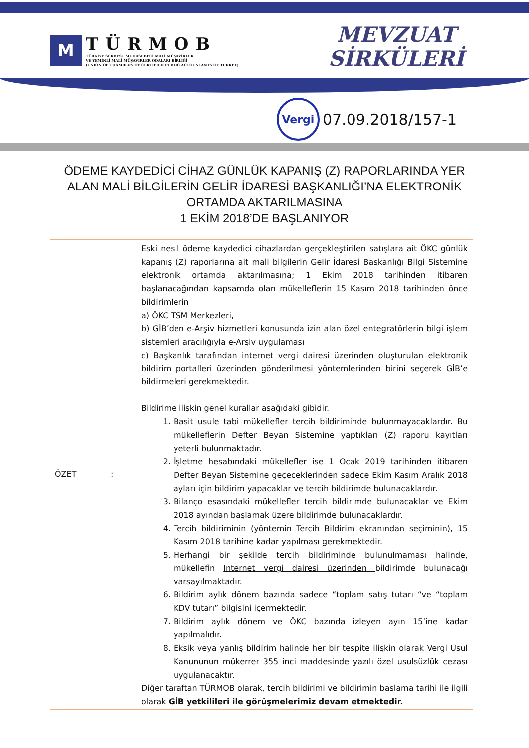M
TÜRMOB
TÜRKİYE SERBEST MUHASEBECİ MALİ MÜŞAVİRLER
VE YEMİNLİ MALİ MÜŞAVİRLER ODALARI BİRLİĞİ
(UNION OF CHAMBERS OF CERTIFIED PUBLIC ACCOUNTANTS OF TURKEY)
MEVZUAT
SİRKÜLERİ
Vergi
07.09.2018/157-1
ÖDEME KAYDEDİCİ CİHAZ GÜNLÜK KAPANIŞ (Z) RAPORLARINDA YER ALAN MALİ BİLGİLERİN GELİR İDARESİ BAŞKANLIĞI’NA ELEKTRONİK ORTAMDA AKTARILMASINA
1 EKİM 2018’DE BAŞLANIYOR
| ÖZET | : | Eski nesil ödeme kaydedici cihazlardan gerçekleştirilen satışlara ait ÖKC günlük kapanış (Z) raporlarına ait mali bilgilerin Gelir İdaresi Başkanlığı Bilgi Sistemine elektronik ortamda aktarılmasına; 1 Ekim 2018 tarihinden itibaren başlanacağından kapsamda olan mükelleflerin 15 Kasım 2018 tarihinden önce bildirimlerin a) ÖKC TSM Merkezleri, b) GİB’den e-Arşiv hizmetleri konusunda izin alan özel entegratörlerin bilgi işlem sistemleri aracılığıyla e-Arşiv uygulaması c) Başkanlık tarafından internet vergi dairesi üzerinden oluşturulan elektronik bildirim portalleri üzerinden gönderilmesi yöntemlerinden birini seçerek GİB’e bildirmeleri gerekmektedir. Bildirime ilişkin genel kurallar aşağıdaki gibidir. 1. Basit usule tabi mükellefler tercih bildiriminde bulunmayacaklardır. Bu mükelleflerin Defter Beyan Sistemine yaptıkları (Z) raporu kayıtları yeterli bulunmaktadır. 2. İşletme hesabındaki mükellefler ise 1 Ocak 2019 tarihinden itibaren Defter Beyan Sistemine geçeceklerinden sadece Ekim Kasım Aralık 2018 ayları için bildirim yapacaklar ve tercih bildirimde bulunacaklardır. 3. Bilanço esasındaki mükellefler tercih bildirimde bulunacaklar ve Ekim 2018 ayından başlamak üzere bildirimde bulunacaklardır. 4. Tercih bildiriminin (yöntemin Tercih Bildirim ekranından seçiminin), 15 Kasım 2018 tarihine kadar yapılması gerekmektedir. 5. Herhangi bir şekilde tercih bildiriminde bulunulmaması halinde, mükellefin Internet vergi dairesi üzerinden bildirimde bulunacağı varsayılmaktadır. 6. Bildirim aylık dönem bazında sadece “toplam satış tutarı “ve “toplam KDV tutarı” bilgisini içermektedir. 7. Bildirim aylık dönem ve ÖKC bazında izleyen ayın 15’ine kadar yapılmalıdır. 8. Eksik veya yanlış bildirim halinde her bir tespite ilişkin olarak Vergi Usul Kanununun mükerrer 355 inci maddesinde yazılı özel usulsüzlük cezası uygulanacaktır. Diğer taraftan TÜRMOB olarak, tercih bildirimi ve bildirimin başlama tarihi ile ilgili olarak GİB yetkilileri ile görüşmelerimiz devam etmektedir. |